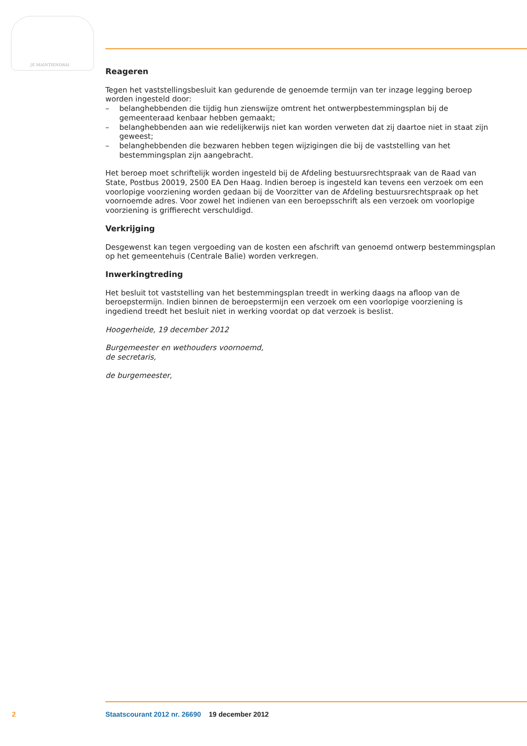JE MAINTIENDRAI
Reageren
Tegen het vaststellingsbesluit kan gedurende de genoemde termijn van ter inzage legging beroep worden ingesteld door:
– belanghebbenden die tijdig hun zienswijze omtrent het ontwerpbestemmingsplan bij de gemeenteraad kenbaar hebben gemaakt;
– belanghebbenden aan wie redelijkerwijs niet kan worden verweten dat zij daartoe niet in staat zijn geweest;
– belanghebbenden die bezwaren hebben tegen wijzigingen die bij de vaststelling van het bestemmingsplan zijn aangebracht.
Het beroep moet schriftelijk worden ingesteld bij de Afdeling bestuursrechtspraak van de Raad van State, Postbus 20019, 2500 EA Den Haag. Indien beroep is ingesteld kan tevens een verzoek om een voorlopige voorziening worden gedaan bij de Voorzitter van de Afdeling bestuursrechtspraak op het voornoemde adres. Voor zowel het indienen van een beroepsschrift als een verzoek om voorlopige voorziening is griffierecht verschuldigd.
Verkrijging
Desgewenst kan tegen vergoeding van de kosten een afschrift van genoemd ontwerp bestemmingsplan op het gemeentehuis (Centrale Balie) worden verkregen.
Inwerkingtreding
Het besluit tot vaststelling van het bestemmingsplan treedt in werking daags na afloop van de beroepstermijn. Indien binnen de beroepstermijn een verzoek om een voorlopige voorziening is ingediend treedt het besluit niet in werking voordat op dat verzoek is beslist.
Hoogerheide, 19 december 2012
Burgemeester en wethouders voornoemd,
de secretaris,
de burgemeester,
2 Staatscourant 2012 nr. 26690 19 december 2012